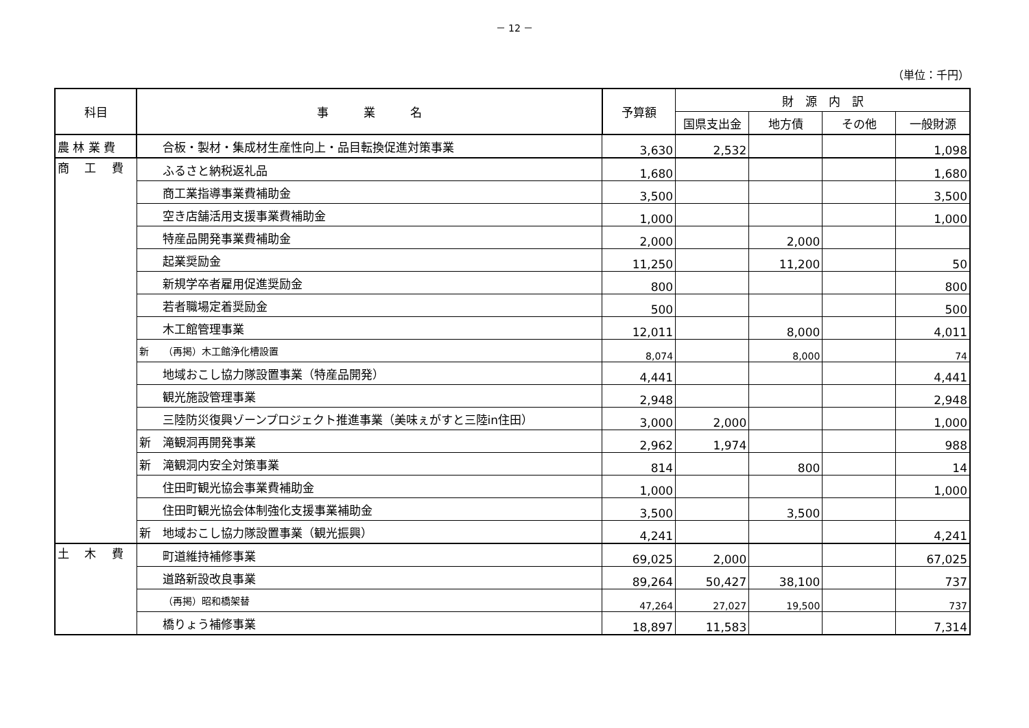－ 12 －
（単位：千円）
| 科目 | 事 業 名 | 予算額 | 財 源 内 訳 | | | |
| --- | --- | --- | --- | --- | --- | --- |
| | | | 国県支出金 | 地方債 | その他 | 一般財源 |
| 農 林 業 費 | 合板・製材・集成材生産性向上・品目転換促進対策事業 | 3,630 | 2,532 | | | 1,098 |
| 商 工 費 | ふるさと納税返礼品 | 1,680 | | | | 1,680 |
| | 商工業指導事業費補助金 | 3,500 | | | | 3,500 |
| | 空き店舗活用支援事業費補助金 | 1,000 | | | | 1,000 |
| | 特産品開発事業費補助金 | 2,000 | | 2,000 | | |
| | 起業奨励金 | 11,250 | | 11,200 | | 50 |
| | 新規学卒者雇用促進奨励金 | 800 | | | | 800 |
| | 若者職場定着奨励金 | 500 | | | | 500 |
| | 木工館管理事業 | 12,011 | | 8,000 | | 4,011 |
| | 新 （再掲）木工館浄化槽設置 | 8,074 | | 8,000 | | 74 |
| | 地域おこし協力隊設置事業（特産品開発） | 4,441 | | | | 4,441 |
| | 観光施設管理事業 | 2,948 | | | | 2,948 |
| | 三陸防災復興ゾーンプロジェクト推進事業（美味ぇがすと三陸in住田） | 3,000 | 2,000 | | | 1,000 |
| | 新 滝観洞再開発事業 | 2,962 | 1,974 | | | 988 |
| | 新 滝観洞内安全対策事業 | 814 | | 800 | | 14 |
| | 住田町観光協会事業費補助金 | 1,000 | | | | 1,000 |
| | 住田町観光協会体制強化支援事業補助金 | 3,500 | | 3,500 | | |
| | 新 地域おこし協力隊設置事業（観光振興） | 4,241 | | | | 4,241 |
| 土 木 費 | 町道維持補修事業 | 69,025 | 2,000 | | | 67,025 |
| | 道路新設改良事業 | 89,264 | 50,427 | 38,100 | | 737 |
| | （再掲）昭和橋架替 | 47,264 | 27,027 | 19,500 | | 737 |
| | 橋りょう補修事業 | 18,897 | 11,583 | | | 7,314 |